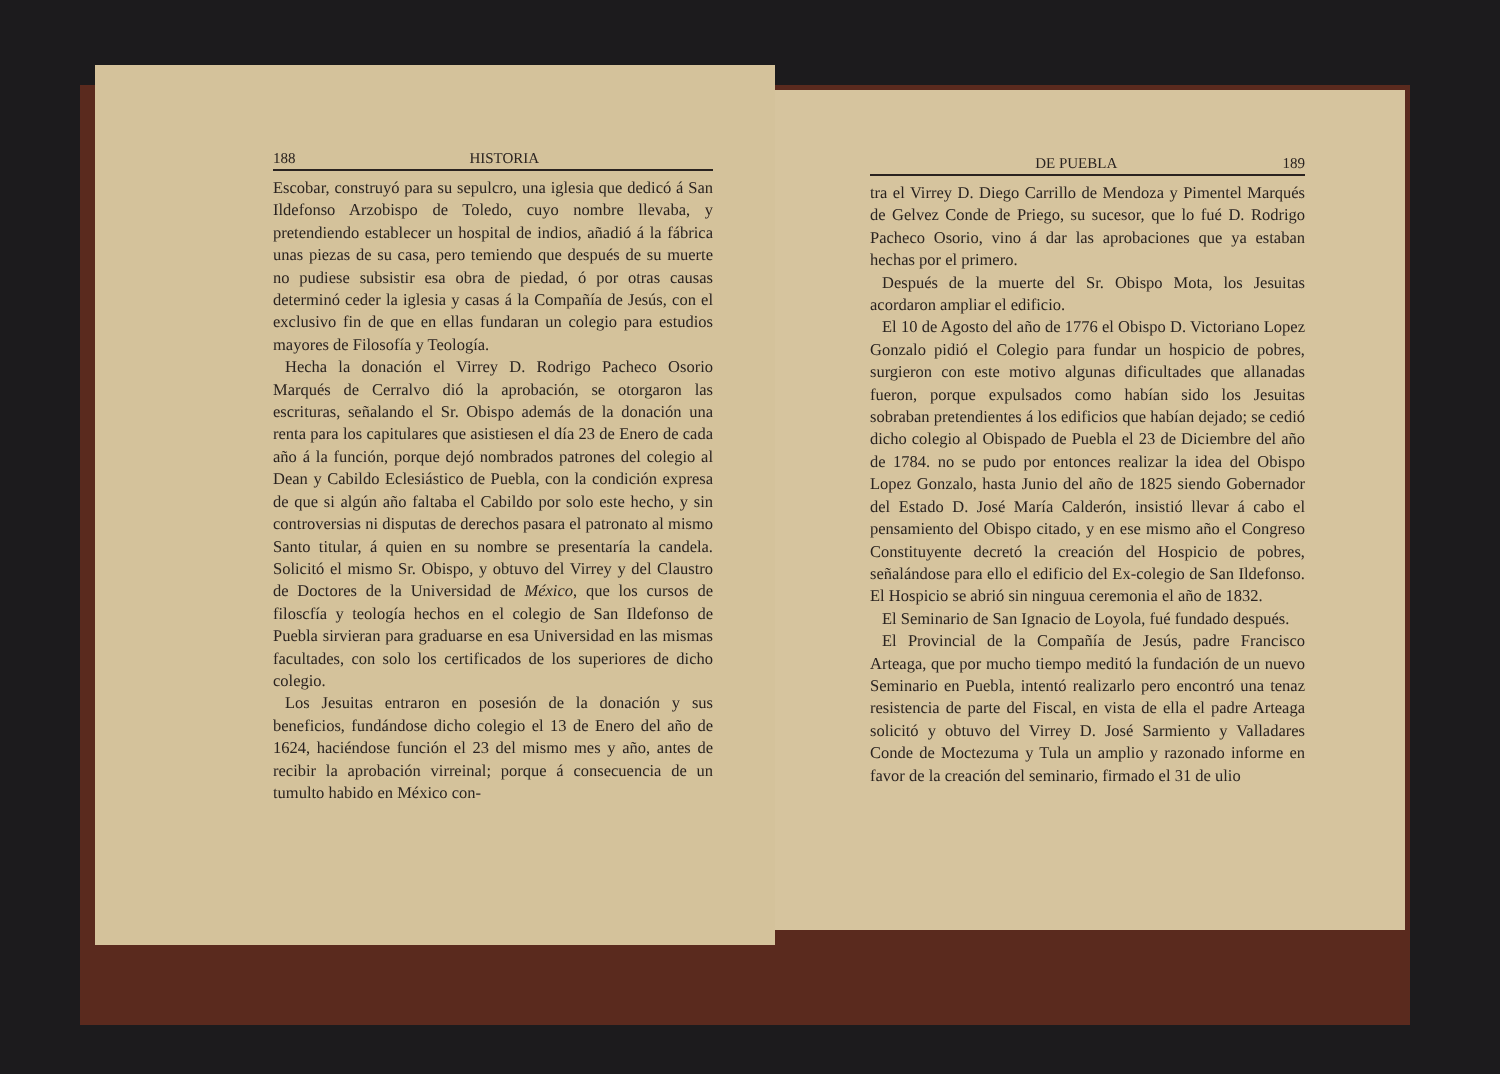188 HISTORIA
Escobar, construyó para su sepulcro, una iglesia que dedicó á San Ildefonso Arzobispo de Toledo, cuyo nombre llevaba, y pretendiendo establecer un hospital de indios, añadió á la fábrica unas piezas de su casa, pero temiendo que después de su muerte no pudiese subsistir esa obra de piedad, ó por otras causas determinó ceder la iglesia y casas á la Compañía de Jesús, con el exclusivo fin de que en ellas fundaran un colegio para estudios mayores de Filosofía y Teología.
Hecha la donación el Virrey D. Rodrigo Pacheco Osorio Marqués de Cerralvo dió la aprobación, se otorgaron las escrituras, señalando el Sr. Obispo además de la donación una renta para los capitulares que asistiesen el día 23 de Enero de cada año á la función, porque dejó nombrados patrones del colegio al Dean y Cabildo Eclesiástico de Puebla, con la condición expresa de que si algún año faltaba el Cabildo por solo este hecho, y sin controversias ni disputas de derechos pasara el patronato al mismo Santo titular, á quien en su nombre se presentaría la candela. Solicitó el mismo Sr. Obispo, y obtuvo del Virrey y del Claustro de Doctores de la Universidad de México, que los cursos de filoscfía y teología hechos en el colegio de San Ildefonso de Puebla sirvieran para graduarse en esa Universidad en las mismas facultades, con solo los certificados de los superiores de dicho colegio.
Los Jesuitas entraron en posesión de la donación y sus beneficios, fundándose dicho colegio el 13 de Enero del año de 1624, haciéndose función el 23 del mismo mes y año, antes de recibir la aprobación virreinal; porque á consecuencia de un tumulto habido en México con-
DE PUEBLA 189
tra el Virrey D. Diego Carrillo de Mendoza y Pimentel Marqués de Gelvez Conde de Priego, su sucesor, que lo fué D. Rodrigo Pacheco Osorio, vino á dar las aprobaciones que ya estaban hechas por el primero.
Después de la muerte del Sr. Obispo Mota, los Jesuitas acordaron ampliar el edificio.
El 10 de Agosto del año de 1776 el Obispo D. Victoriano Lopez Gonzalo pidió el Colegio para fundar un hospicio de pobres, surgieron con este motivo algunas dificultades que allanadas fueron, porque expulsados como habían sido los Jesuitas sobraban pretendientes á los edificios que habían dejado; se cedió dicho colegio al Obispado de Puebla el 23 de Diciembre del año de 1784. no se pudo por entonces realizar la idea del Obispo Lopez Gonzalo, hasta Junio del año de 1825 siendo Gobernador del Estado D. José María Calderón, insistió llevar á cabo el pensamiento del Obispo citado, y en ese mismo año el Congreso Constituyente decretó la creación del Hospicio de pobres, señalándose para ello el edificio del Ex-colegio de San Ildefonso. El Hospicio se abrió sin ninguua ceremonia el año de 1832.
El Seminario de San Ignacio de Loyola, fué fundado después.
El Provincial de la Compañía de Jesús, padre Francisco Arteaga, que por mucho tiempo meditó la fundación de un nuevo Seminario en Puebla, intentó realizarlo pero encontró una tenaz resistencia de parte del Fiscal, en vista de ella el padre Arteaga solicitó y obtuvo del Virrey D. José Sarmiento y Valladares Conde de Moctezuma y Tula un amplio y razonado informe en favor de la creación del seminario, firmado el 31 de ulio